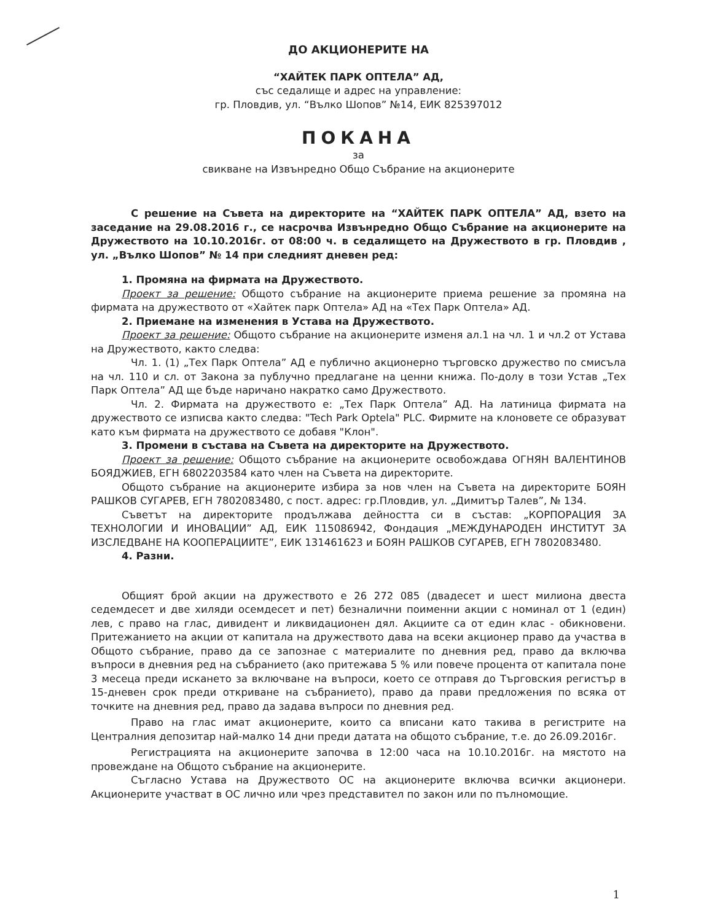ДО АКЦИОНЕРИТЕ НА
“ХАЙТЕК ПАРК ОПТЕЛА” АД,
със седалище и адрес на управление:
гр. Пловдив, ул. “Вълко Шопов” №14, ЕИК 825397012
ПОКАНА
за
свикване на Извънредно Общо Събрание на акционерите
С решение на Съвета на директорите на “ХАЙТЕК ПАРК ОПТЕЛА” АД, взето на заседание на 29.08.2016 г., се насрочва Извънредно Общо Събрание на акционерите на Дружеството на 10.10.2016г. от 08:00 ч. в седалището на Дружеството в гр. Пловдив , ул. „Вълко Шопов” № 14 при следният дневен ред:
1. Промяна на фирмата на Дружеството.
Проект за решение: Общото събрание на акционерите приема решение за промяна на фирмата на дружеството от «Хайтек парк Оптела» АД на «Тех Парк Оптела» АД.
2. Приемане на изменения в Устава на Дружеството.
Проект за решение: Общото събрание на акционерите изменя ал.1 на чл. 1 и чл.2 от Устава на Дружеството, както следва:
Чл. 1. (1) „Тех Парк Оптела” АД е публично акционерно търговско дружество по смисъла на чл. 110 и сл. от Закона за публучно предлагане на ценни книжа. По-долу в този Устав „Тех Парк Оптела” АД ще бъде наричано накратко само Дружеството.
Чл. 2. Фирмата на дружеството е: „Тех Парк Оптела” АД. На латиница фирмата на дружеството се изписва както следва: "Tech Park Optela" PLC. Фирмите на клоновете се образуват като към фирмата на дружеството се добавя "Клон".
3. Промени в състава на Съвета на директорите на Дружеството.
Проект за решение: Общото събрание на акционерите освобождава ОГНЯН ВАЛЕНТИНОВ БОЯДЖИЕВ, ЕГН 6802203584 като член на Съвета на директорите.
Общото събрание на акционерите избира за нов член на Съвета на директорите БОЯН РАШКОВ СУГАРЕВ, ЕГН 7802083480, с пост. адрес: гр.Пловдив, ул. „Димитър Талев”, № 134.
Съветът на директорите продължава дейността си в състав: „КОРПОРАЦИЯ ЗА ТЕХНОЛОГИИ И ИНОВАЦИИ” АД, ЕИК 115086942, Фондация „МЕЖДУНАРОДЕН ИНСТИТУТ ЗА ИЗСЛЕДВАНЕ НА КООПЕРАЦИИТЕ”, ЕИК 131461623 и БОЯН РАШКОВ СУГАРЕВ, ЕГН 7802083480.
4. Разни.
Общият брой акции на дружеството е 26 272 085 (двадесет и шест милиона двеста седемдесет и две хиляди осемдесет и пет) безналични поименни акции с номинал от 1 (един) лев, с право на глас, дивидент и ликвидационен дял. Акциите са от един клас - обикновени. Притежанието на акции от капитала на дружеството дава на всеки акционер право да участва в Общото събрание, право да се запознае с материалите по дневния ред, право да включва въпроси в дневния ред на събранието (ако притежава 5 % или повече процента от капитала поне 3 месеца преди искането за включване на въпроси, което се отправя до Търговския регистър в 15-дневен срок преди откриване на събранието), право да прави предложения по всяка от точките на дневния ред, право да задава въпроси по дневния ред.
Право на глас имат акционерите, които са вписани като такива в регистрите на Централния депозитар най-малко 14 дни преди датата на общото събрание, т.е. до 26.09.2016г.
Регистрацията на акционерите започва в 12:00 часа на 10.10.2016г. на мястото на провеждане на Общото събрание на акционерите.
Съгласно Устава на Дружеството ОС на акционерите включва всички акционери. Акционерите участват в ОС лично или чрез представител по закон или по пълномощие.
1